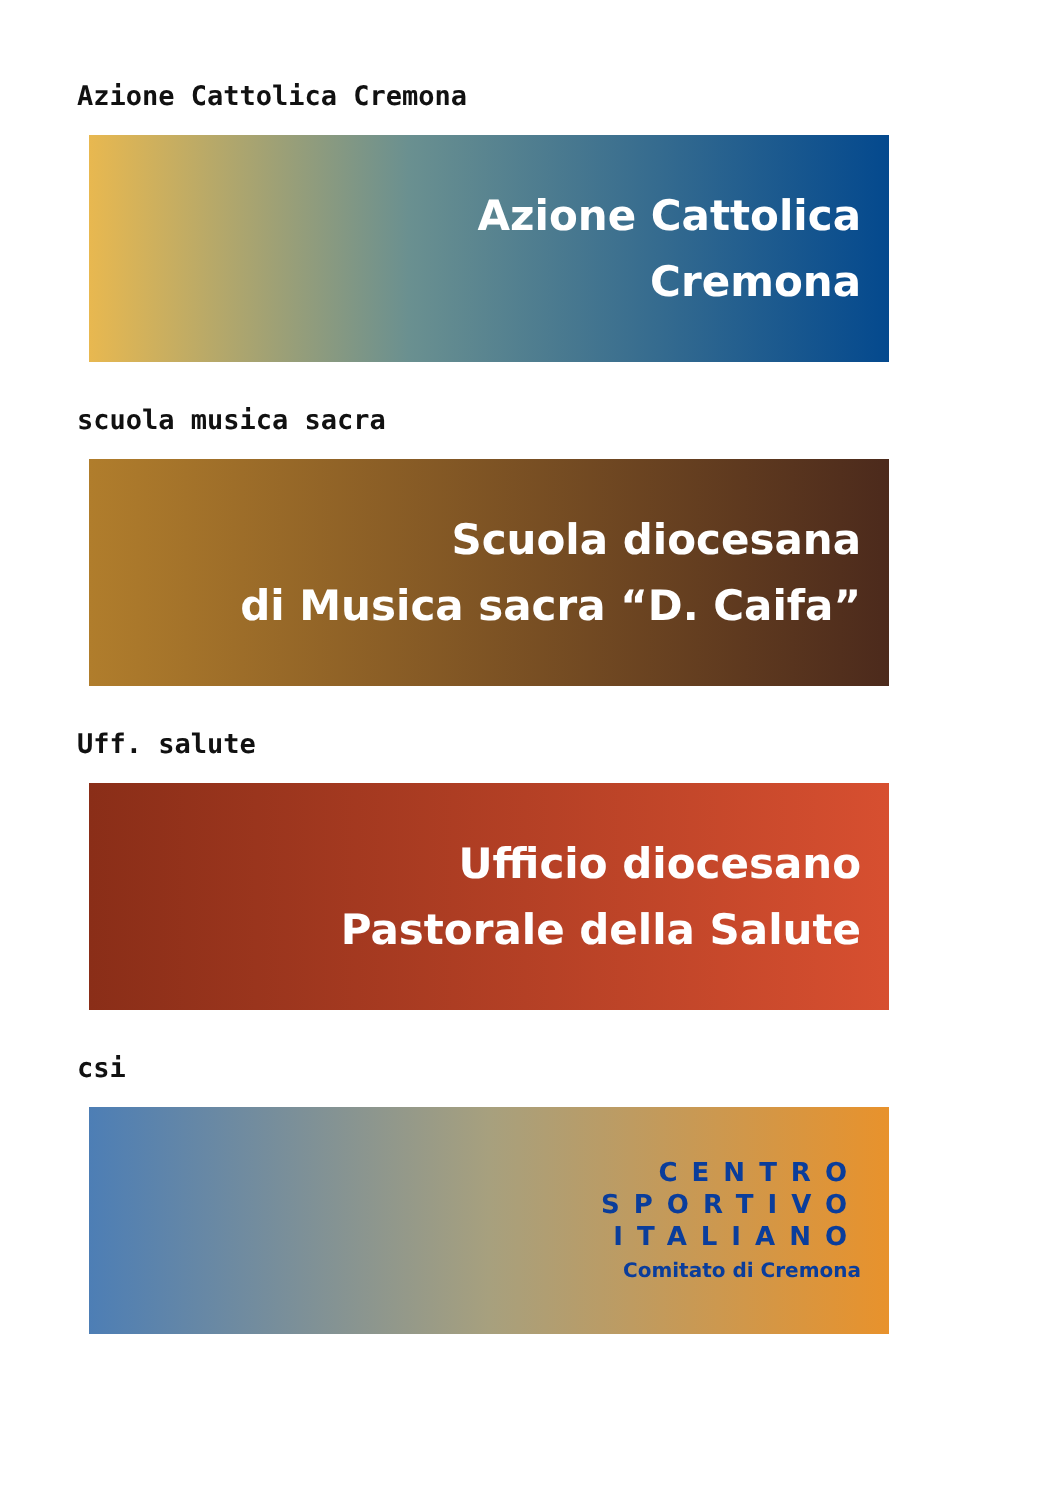Azione Cattolica Cremona
Azione Cattolica
Cremona
scuola musica sacra
Scuola diocesana
di Musica sacra “D. Caifa”
Uff. salute
Ufficio diocesano
Pastorale della Salute
csi
CENTRO
SPORTIVO
ITALIANO
Comitato di Cremona